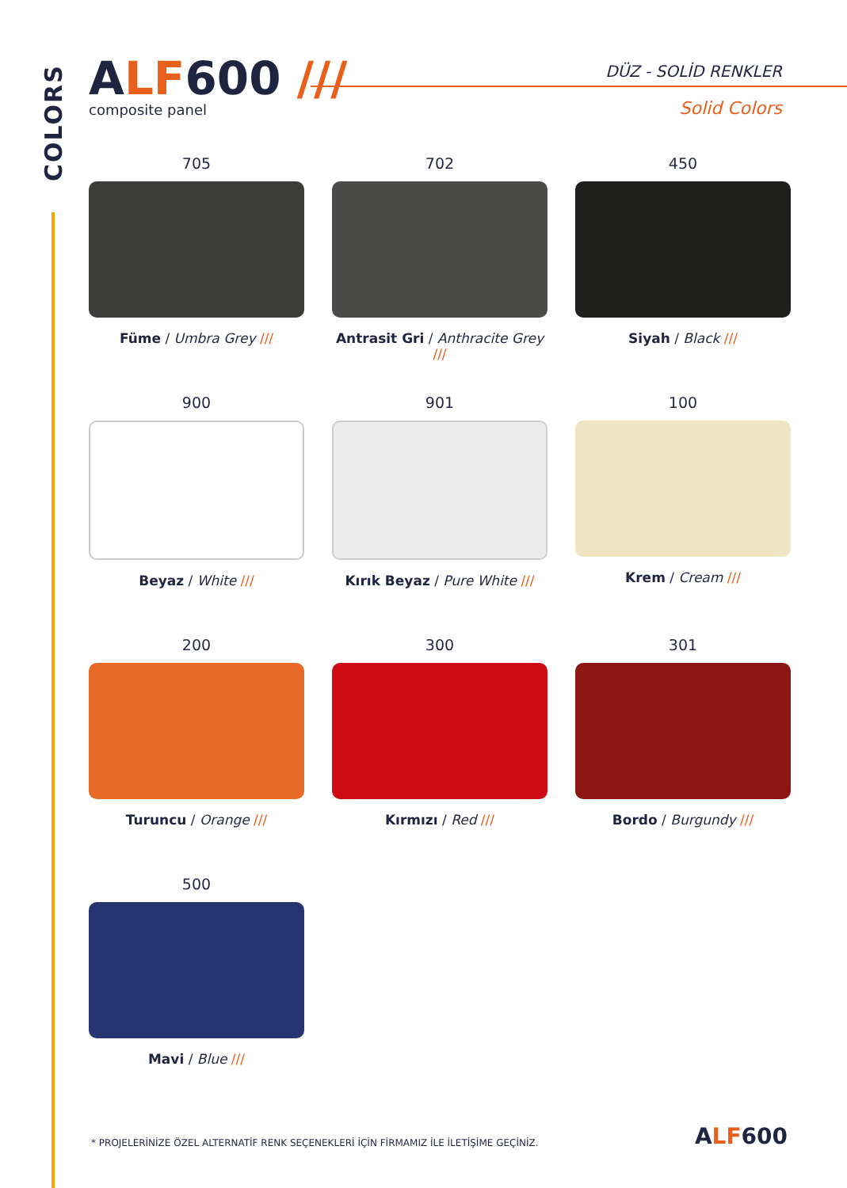COLORS
ALF 600 ///
composite panel
DÜZ - SOLİD RENKLER
Solid Colors
705
Füme / Umbra Grey ///
702
Antrasit Gri / Anthracite Grey ///
450
Siyah / Black ///
900
Beyaz / White ///
901
Kırık Beyaz / Pure White ///
100
Krem / Cream ///
200
Turuncu / Orange ///
300
Kırmızı / Red ///
301
Bordo / Burgundy ///
500
Mavi / Blue ///
* PROJELERİNİZE ÖZEL ALTERNATİF RENK SEÇENEKLERİ İÇİN FİRMAMIZ İLE İLETİŞİME GEÇİNİZ.
ALF600